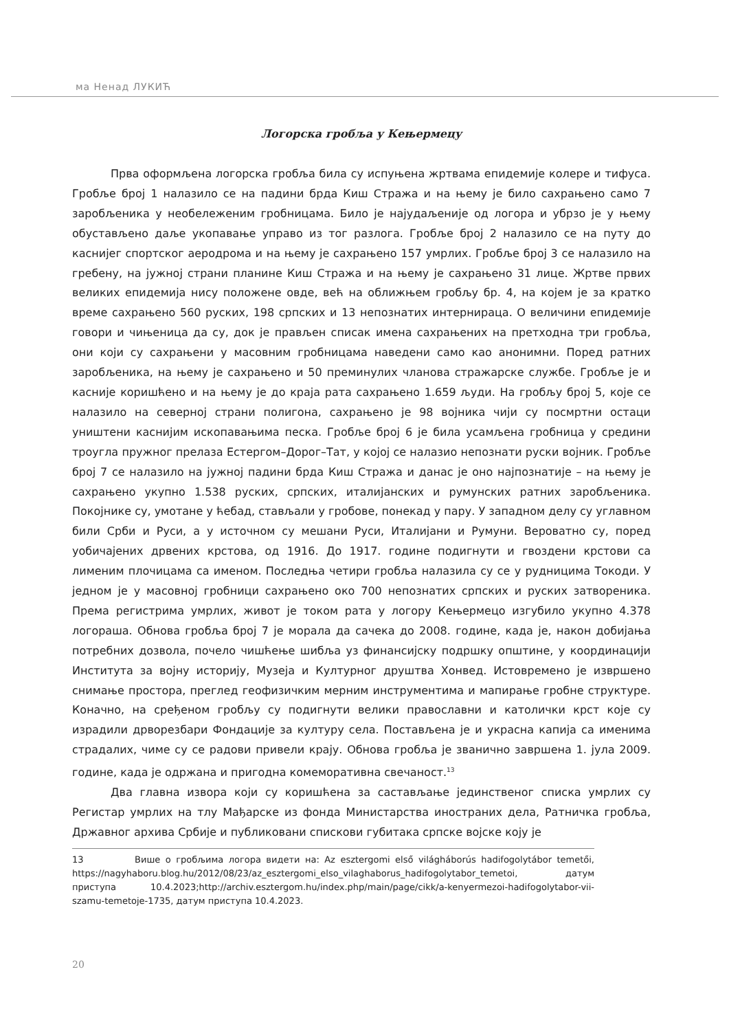ма Ненад ЛУКИЋ
Логорска гробља у Кењермецу
Прва оформљена логорска гробља била су испуњена жртвама епидемије колере и тифуса. Гробље број 1 налазило се на падини брда Киш Стража и на њему је било сахрањено само 7 заробљеника у необележеним гробницама. Било је најудаљеније од логора и убрзо је у њему обустављено даље укопавање управо из тог разлога. Гробље број 2 налазило се на путу до каснијег спортског аеродрома и на њему је сахрањено 157 умрлих. Гробље број 3 се налазило на гребену, на јужној страни планине Киш Стража и на њему је сахрањено 31 лице. Жртве првих великих епидемија нису положене овде, већ на оближњем гробљу бр. 4, на којем је за кратко време сахрањено 560 руских, 198 српских и 13 непознатих интернираца. О величини епидемије говори и чињеница да су, док је прављен списак имена сахрањених на претходна три гробља, они који су сахрањени у масовним гробницама наведени само као анонимни. Поред ратних заробљеника, на њему је сахрањено и 50 преминулих чланова стражарске службе. Гробље је и касније коришћено и на њему је до краја рата сахрањено 1.659 људи. На гробљу број 5, које се налазило на северној страни полигона, сахрањено је 98 војника чији су посмртни остаци уништени каснијим ископавањима песка. Гробље број 6 је била усамљена гробница у средини троугла пружног прелаза Естергом–Дорог–Тат, у којој се налазио непознати руски војник. Гробље број 7 се налазило на јужној падини брда Киш Стража и данас је оно најпознатије – на њему је сахрањено укупно 1.538 руских, српских, италијанских и румунских ратних заробљеника. Покојнике су, умотане у ћебад, стављали у гробове, понекад у пару. У западном делу су углавном били Срби и Руси, а у источном су мешани Руси, Италијани и Румуни. Вероватно су, поред уобичајених дрвених крстова, од 1916. До 1917. године подигнути и гвоздени крстови са лименим плочицама са именом. Последња четири гробља налазила су се у рудницима Токоди. У једном је у масовној гробници сахрањено око 700 непознатих српских и руских затвореника. Према регистрима умрлих, живот је током рата у логору Кењермецо изгубило укупно 4.378 логораша. Обнова гробља број 7 је морала да сачека до 2008. године, када је, након добијања потребних дозвола, почело чишћење шибља уз финансијску подршку општине, у координацији Института за војну историју, Музеја и Културног друштва Хонвед. Истовремено је извршено снимање простора, преглед геофизичким мерним инструментима и мапирање гробне структуре. Коначно, на сређеном гробљу су подигнути велики православни и католички крст које су израдили дрворезбари Фондације за културу села. Постављена је и украсна капија са именима страдалих, чиме су се радови привели крају. Обнова гробља је званично завршена 1. јула 2009. године, када је одржана и пригодна комеморативна свечаност.<sup>13</sup>
Два главна извора који су коришћена за састављање јединственог списка умрлих су Регистар умрлих на тлу Мађарске из фонда Министарства иностраних дела, Ратничка гробља, Државног архива Србије и публиковани спискови губитака српске војске коју је
13 Више о гробљима логора видети на: Az esztergomi első világháborús hadifogolytábor temetői, https://nagyhaboru.blog.hu/2012/08/23/az_esztergomi_elso_vilaghaborus_hadifogolytabor_temetoi, датум приступа 10.4.2023;http://archiv.esztergom.hu/index.php/main/page/cikk/a-kenyermezoi-hadifogolytabor-vii-szamu-temetoje-1735, датум приступа 10.4.2023.
20